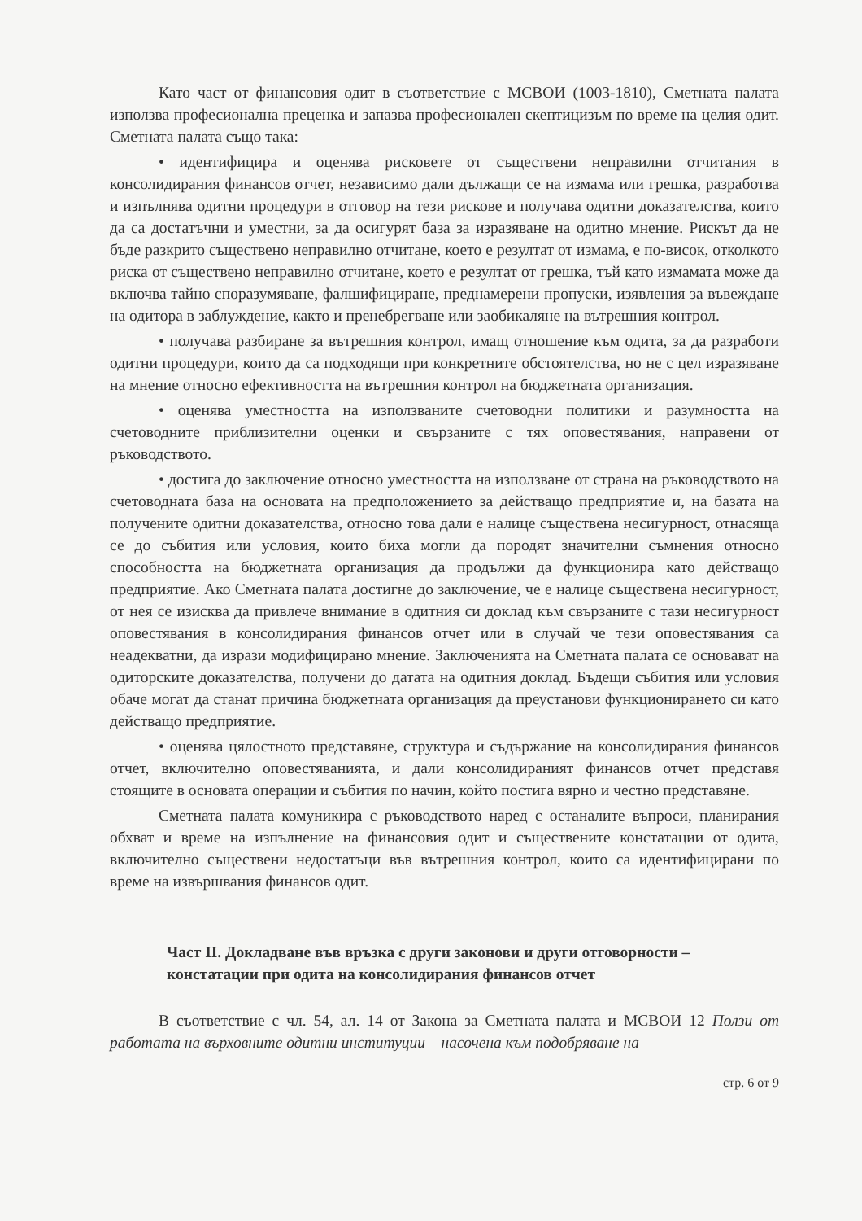Като част от финансовия одит в съответствие с МСВОИ (1003-1810), Сметната палата използва професионална преценка и запазва професионален скептицизъм по време на целия одит. Сметната палата също така:
• идентифицира и оценява рисковете от съществени неправилни отчитания в консолидирания финансов отчет, независимо дали дължащи се на измама или грешка, разработва и изпълнява одитни процедури в отговор на тези рискове и получава одитни доказателства, които да са достатъчни и уместни, за да осигурят база за изразяване на одитно мнение. Рискът да не бъде разкрито съществено неправилно отчитане, което е резултат от измама, е по-висок, отколкото риска от съществено неправилно отчитане, което е резултат от грешка, тъй като измамата може да включва тайно споразумяване, фалшифициране, преднамерени пропуски, изявления за въвеждане на одитора в заблуждение, както и пренебрегване или заобикаляне на вътрешния контрол.
• получава разбиране за вътрешния контрол, имащ отношение към одита, за да разработи одитни процедури, които да са подходящи при конкретните обстоятелства, но не с цел изразяване на мнение относно ефективността на вътрешния контрол на бюджетната организация.
• оценява уместността на използваните счетоводни политики и разумността на счетоводните приблизителни оценки и свързаните с тях оповестявания, направени от ръководството.
• достига до заключение относно уместността на използване от страна на ръководството на счетоводната база на основата на предположението за действащо предприятие и, на базата на получените одитни доказателства, относно това дали е налице съществена несигурност, отнасяща се до събития или условия, които биха могли да породят значителни съмнения относно способността на бюджетната организация да продължи да функционира като действащо предприятие. Ако Сметната палата достигне до заключение, че е налице съществена несигурност, от нея се изисква да привлече внимание в одитния си доклад към свързаните с тази несигурност оповестявания в консолидирания финансов отчет или в случай че тези оповестявания са неадекватни, да изрази модифицирано мнение. Заключенията на Сметната палата се основават на одиторските доказателства, получени до датата на одитния доклад. Бъдещи събития или условия обаче могат да станат причина бюджетната организация да преустанови функционирането си като действащо предприятие.
• оценява цялостното представяне, структура и съдържание на консолидирания финансов отчет, включително оповестяванията, и дали консолидираният финансов отчет представя стоящите в основата операции и събития по начин, който постига вярно и честно представяне.
Сметната палата комуникира с ръководството наред с останалите въпроси, планирания обхват и време на изпълнение на финансовия одит и съществените констатации от одита, включително съществени недостатъци във вътрешния контрол, които са идентифицирани по време на извършвания финансов одит.
Част II. Докладване във връзка с други законови и други отговорности – констатации при одита на консолидирания финансов отчет
В съответствие с чл. 54, ал. 14 от Закона за Сметната палата и МСВОИ 12 Ползи от работата на върховните одитни институции – насочена към подобряване на
стр. 6 от 9